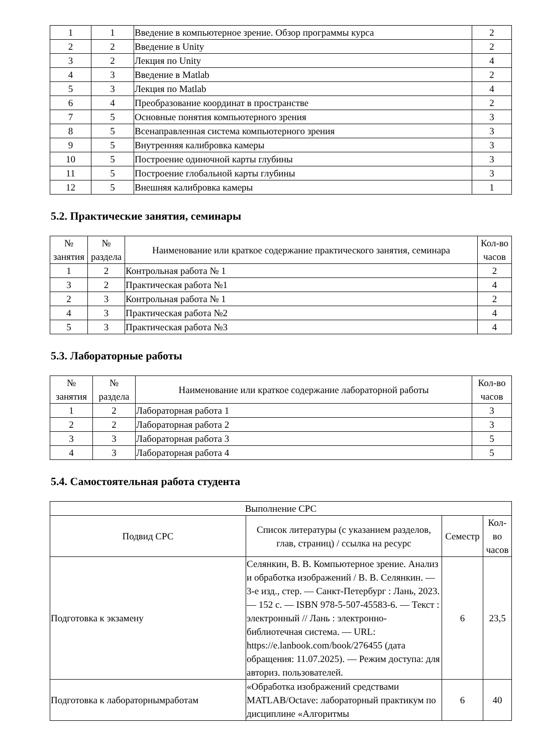| 1 | 1 | Введение в компьютерное зрение. Обзор программы курса | 2 |
| 2 | 2 | Введение в Unity | 2 |
| 3 | 2 | Лекция по Unity | 4 |
| 4 | 3 | Введение в Matlab | 2 |
| 5 | 3 | Лекция по Matlab | 4 |
| 6 | 4 | Преобразование координат в пространстве | 2 |
| 7 | 5 | Основные понятия компьютерного зрения | 3 |
| 8 | 5 | Всенаправленная система компьютерного зрения | 3 |
| 9 | 5 | Внутренняя калибровка камеры | 3 |
| 10 | 5 | Построение одиночной карты глубины | 3 |
| 11 | 5 | Построение глобальной карты глубины | 3 |
| 12 | 5 | Внешняя калибровка камеры | 1 |
5.2. Практические занятия, семинары
| № занятия | № раздела | Наименование или краткое содержание практического занятия, семинара | Кол-во часов |
| --- | --- | --- | --- |
| 1 | 2 | Контрольная работа № 1 | 2 |
| 3 | 2 | Практическая работа №1 | 4 |
| 2 | 3 | Контрольная работа № 1 | 2 |
| 4 | 3 | Практическая работа №2 | 4 |
| 5 | 3 | Практическая работа №3 | 4 |
5.3. Лабораторные работы
| № занятия | № раздела | Наименование или краткое содержание лабораторной работы | Кол-во часов |
| --- | --- | --- | --- |
| 1 | 2 | Лабораторная работа 1 | 3 |
| 2 | 2 | Лабораторная работа 2 | 3 |
| 3 | 3 | Лабораторная работа 3 | 5 |
| 4 | 3 | Лабораторная работа 4 | 5 |
5.4. Самостоятельная работа студента
| Выполнение СРС | | | |
| --- | --- | --- | --- |
| Подвид СРС | Список литературы (с указанием разделов, глав, страниц) / ссылка на ресурс | Семестр | Кол- во часов |
| Подготовка к экзамену | Селянкин, В. В. Компьютерное зрение. Анализ и обработка изображений / В. В. Селянкин. — 3-е изд., стер. — Санкт-Петербург : Лань, 2023. — 152 с. — ISBN 978-5-507-45583-6. — Текст : электронный // Лань : электронно-библиотечная система. — URL: https://e.lanbook.com/book/276455 (дата обращения: 11.07.2025). — Режим доступа: для авториз. пользователей. | 6 | 23,5 |
| Подготовка к лабораторнымработам | «Обработка изображений средствами MATLAB/Octave: лабораторный практикум по дисциплине «Алгоритмы | 6 | 40 |